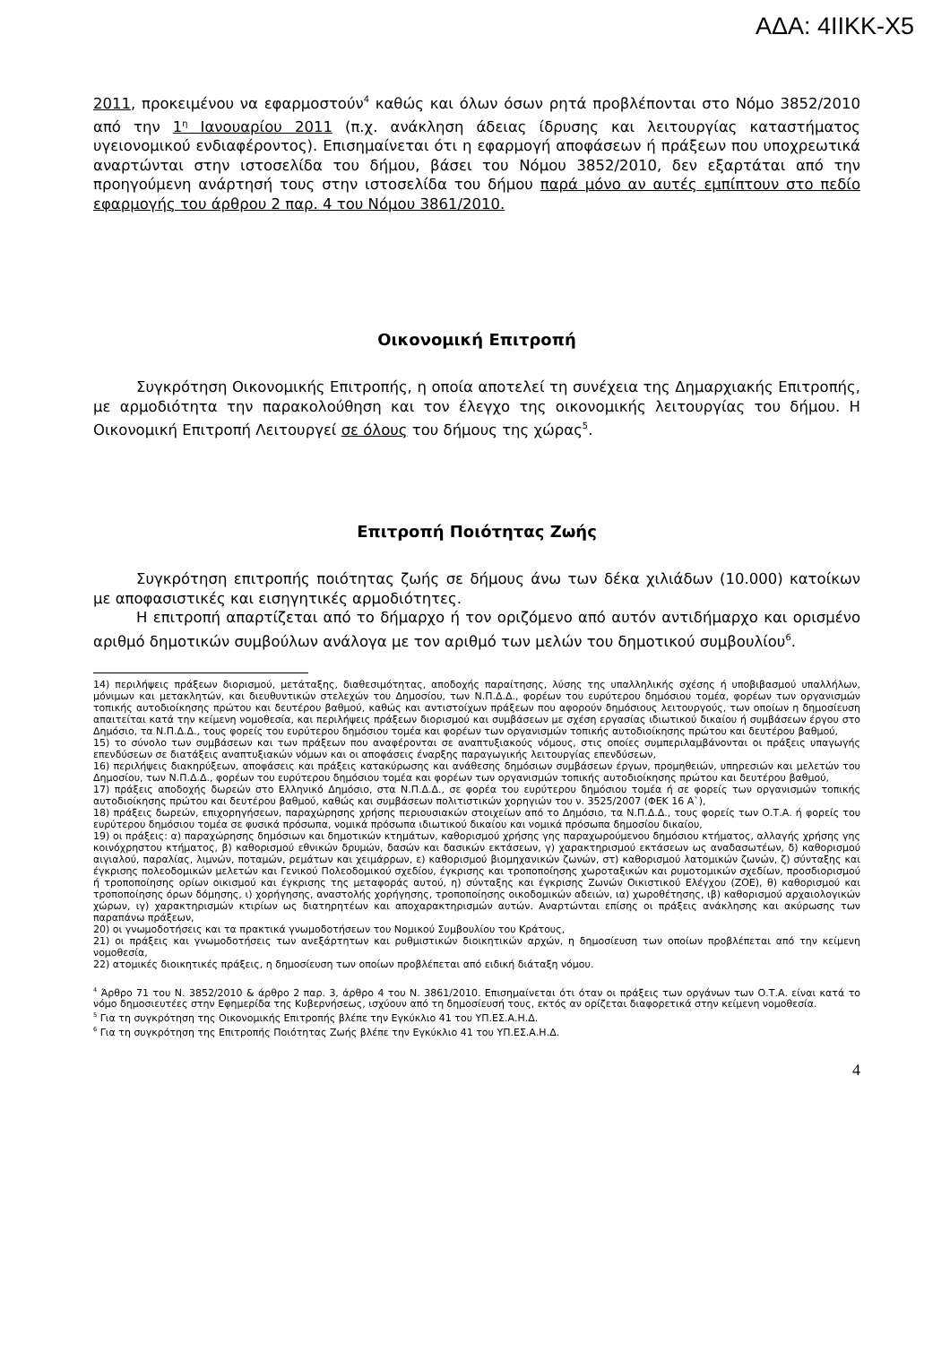ΑΔΑ: 4ΙΙΚΚ-Χ5
2011, προκειμένου να εφαρμοστούν<sup>4</sup> καθώς και όλων όσων ρητά προβλέπονται στο Νόμο 3852/2010 από την 1<sup>η</sup> Ιανουαρίου 2011 (π.χ. ανάκληση άδειας ίδρυσης και λειτουργίας καταστήματος υγειονομικού ενδιαφέροντος). Επισημαίνεται ότι η εφαρμογή αποφάσεων ή πράξεων που υποχρεωτικά αναρτώνται στην ιστοσελίδα του δήμου, βάσει του Νόμου 3852/2010, δεν εξαρτάται από την προηγούμενη ανάρτησή τους στην ιστοσελίδα του δήμου παρά μόνο αν αυτές εμπίπτουν στο πεδίο εφαρμογής του άρθρου 2 παρ. 4 του Νόμου 3861/2010.
Οικονομική Επιτροπή
Συγκρότηση Οικονομικής Επιτροπής, η οποία αποτελεί τη συνέχεια της Δημαρχιακής Επιτροπής, με αρμοδιότητα την παρακολούθηση και τον έλεγχο της οικονομικής λειτουργίας του δήμου. Η Οικονομική Επιτροπή Λειτουργεί σε όλους του δήμους της χώρας<sup>5</sup>.
Επιτροπή Ποιότητας Ζωής
Συγκρότηση επιτροπής ποιότητας ζωής σε δήμους άνω των δέκα χιλιάδων (10.000) κατοίκων με αποφασιστικές και εισηγητικές αρμοδιότητες.
Η επιτροπή απαρτίζεται από το δήμαρχο ή τον οριζόμενο από αυτόν αντιδήμαρχο και ορισμένο αριθμό δημοτικών συμβούλων ανάλογα με τον αριθμό των μελών του δημοτικού συμβουλίου<sup>6</sup>.
14) περιλήψεις πράξεων διορισμού, μετάταξης, διαθεσιμότητας, αποδοχής παραίτησης, λύσης της υπαλληλικής σχέσης ή υποβιβασμού υπαλλήλων, μόνιμων και μετακλητών, και διευθυντικών στελεχών του Δημοσίου, των Ν.Π.Δ.Δ., φορέων του ευρύτερου δημόσιου τομέα, φορέων των οργανισμών τοπικής αυτοδιοίκησης πρώτου και δευτέρου βαθμού, καθώς και αντιστοίχων πράξεων που αφορούν δημόσιους λειτουργούς, των οποίων η δημοσίευση απαιτείται κατά την κείμενη νομοθεσία, και περιλήψεις πράξεων διορισμού και συμβάσεων με σχέση εργασίας ιδιωτικού δικαίου ή συμβάσεων έργου στο Δημόσιο, τα Ν.Π.Δ.Δ., τους φορείς του ευρύτερου δημόσιου τομέα και φορέων των οργανισμών τοπικής αυτοδιοίκησης πρώτου και δευτέρου βαθμού,
15) το σύνολο των συμβάσεων και των πράξεων που αναφέρονται σε αναπτυξιακούς νόμους, στις οποίες συμπεριλαμβάνονται οι πράξεις υπαγωγής επενδύσεων σε διατάξεις αναπτυξιακών νόμων και οι αποφάσεις έναρξης παραγωγικής λειτουργίας επενδύσεων,
16) περιλήψεις διακηρύξεων, αποφάσεις και πράξεις κατακύρωσης και ανάθεσης δημόσιων συμβάσεων έργων, προμηθειών, υπηρεσιών και μελετών του Δημοσίου, των Ν.Π.Δ.Δ., φορέων του ευρύτερου δημόσιου τομέα και φορέων των οργανισμών τοπικής αυτοδιοίκησης πρώτου και δευτέρου βαθμού,
17) πράξεις αποδοχής δωρεών στο Ελληνικό Δημόσιο, στα Ν.Π.Δ.Δ., σε φορέα του ευρύτερου δημόσιου τομέα ή σε φορείς των οργανισμών τοπικής αυτοδιοίκησης πρώτου και δευτέρου βαθμού, καθώς και συμβάσεων πολιτιστικών χορηγιών του ν. 3525/2007 (ΦΕΚ 16 Α`),
18) πράξεις δωρεών, επιχορηγήσεων, παραχώρησης χρήσης περιουσιακών στοιχείων από το Δημόσιο, τα Ν.Π.Δ.Δ., τους φορείς των Ο.Τ.Α. ή φορείς του ευρύτερου δημόσιου τομέα σε φυσικά πρόσωπα, νομικά πρόσωπα ιδιωτικού δικαίου και νομικά πρόσωπα δημοσίου δικαίου,
19) οι πράξεις: α) παραχώρησης δημόσιων και δημοτικών κτημάτων, καθορισμού χρήσης γης παραχωρούμενου δημόσιου κτήματος, αλλαγής χρήσης γης κοινόχρηστου κτήματος, β) καθορισμού εθνικών δρυμών, δασών και δασικών εκτάσεων, γ) χαρακτηρισμού εκτάσεων ως αναδασωτέων, δ) καθορισμού αιγιαλού, παραλίας, λιμνών, ποταμών, ρεμάτων και χειμάρρων, ε) καθορισμού βιομηχανικών ζωνών, στ) καθορισμού λατομικών ζωνών, ζ) σύνταξης και έγκρισης πολεοδομικών μελετών και Γενικού Πολεοδομικού σχεδίου, έγκρισης και τροποποίησης χωροταξικών και ρυμοτομικών σχεδίων, προσδιορισμού ή τροποποίησης ορίων οικισμού και έγκρισης της μεταφοράς αυτού, η) σύνταξης και έγκρισης Ζωνών Οικιστικού Ελέγχου (ΖΟΕ), θ) καθορισμού και τροποποίησης όρων δόμησης, ι) χορήγησης, αναστολής χορήγησης, τροποποίησης οικοδομικών αδειών, ια) χωροθέτησης, ιβ) καθορισμού αρχαιολογικών χώρων, ιγ) χαρακτηρισμών κτιρίων ως διατηρητέων και αποχαρακτηρισμών αυτών. Αναρτώνται επίσης οι πράξεις ανάκλησης και ακύρωσης των παραπάνω πράξεων,
20) οι γνωμοδοτήσεις και τα πρακτικά γνωμοδοτήσεων του Νομικού Συμβουλίου του Κράτους,
21) οι πράξεις και γνωμοδοτήσεις των ανεξάρτητων και ρυθμιστικών διοικητικών αρχών, η δημοσίευση των οποίων προβλέπεται από την κείμενη νομοθεσία,
22) ατομικές διοικητικές πράξεις, η δημοσίευση των οποίων προβλέπεται από ειδική διάταξη νόμου.
<sup>4</sup> Άρθρο 71 του Ν. 3852/2010 & άρθρο 2 παρ. 3, άρθρο 4 του Ν. 3861/2010. Επισημαίνεται ότι όταν οι πράξεις των οργάνων των Ο.Τ.Α. είναι κατά το νόμο δημοσιευτέες στην Εφημερίδα της Κυβερνήσεως, ισχύουν από τη δημοσίευσή τους, εκτός αν ορίζεται διαφορετικά στην κείμενη νομοθεσία.
<sup>5</sup> Για τη συγκρότηση της Οικονομικής Επιτροπής βλέπε την Εγκύκλιο 41 του ΥΠ.ΕΣ.Α.Η.Δ.
<sup>6</sup> Για τη συγκρότηση της Επιτροπής Ποιότητας Ζωής βλέπε την Εγκύκλιο 41 του ΥΠ.ΕΣ.Α.Η.Δ.
4